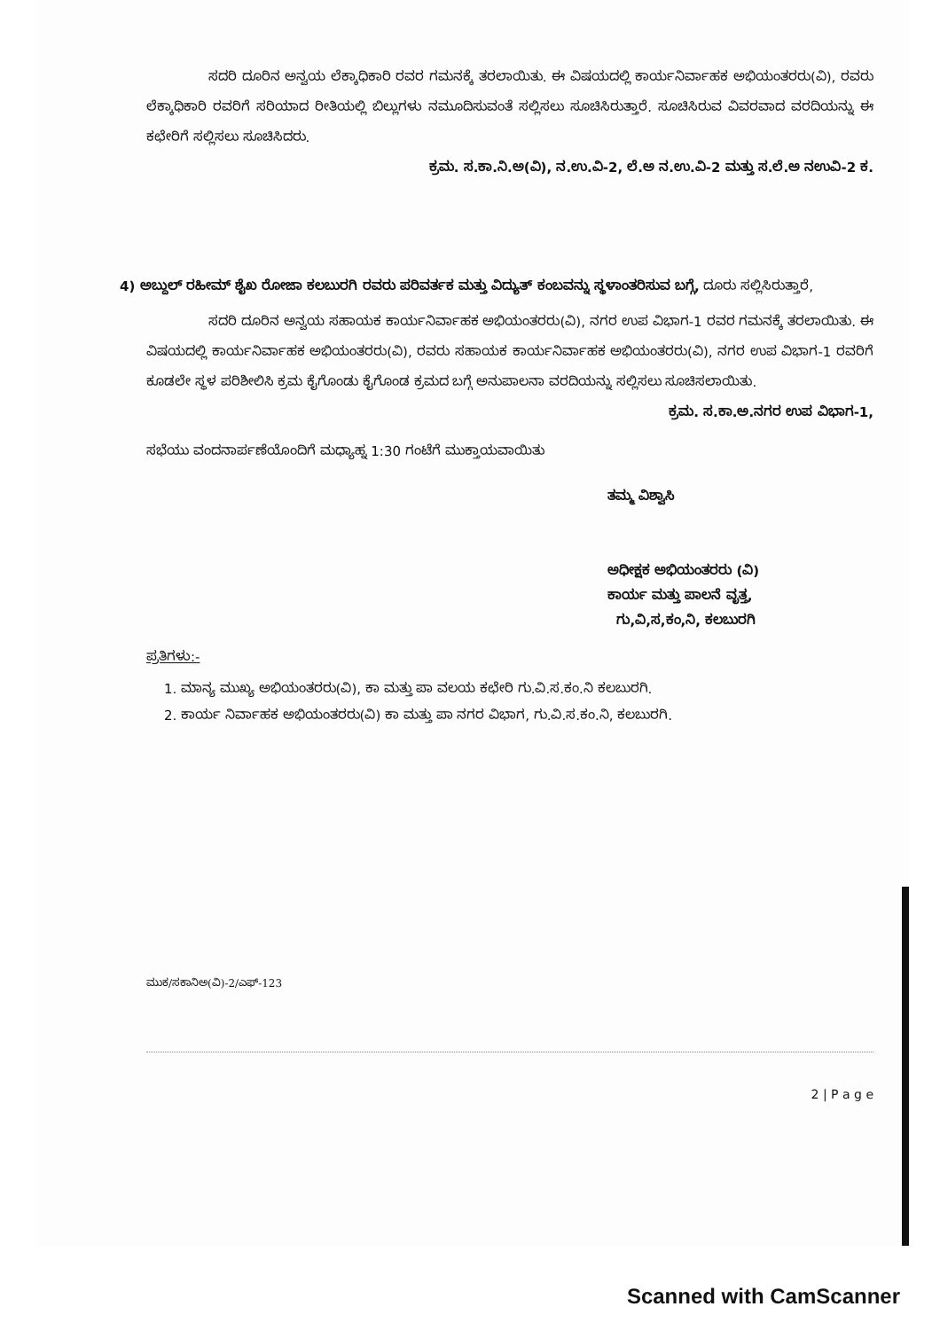ಸದರಿ ದೂರಿನ ಅನ್ವಯ ಲೆಕ್ಕಾಧಿಕಾರಿ ರವರ ಗಮನಕ್ಕೆ ತರಲಾಯಿತು. ಈ ವಿಷಯದಲ್ಲಿ ಕಾರ್ಯನಿರ್ವಾಹಕ ಅಭಿಯಂತರರು(ವಿ), ರವರು ಲೆಕ್ಕಾಧಿಕಾರಿ ರವರಿಗೆ ಸರಿಯಾದ ರೀತಿಯಲ್ಲಿ ಬಿಲ್ಲುಗಳು ನಮೂದಿಸುವಂತೆ ಸಲ್ಲಿಸಲು ಸೂಚಿಸಿರುತ್ತಾರೆ. ಸೂಚಿಸಿರುವ ವಿವರವಾದ ವರದಿಯನ್ನು ಈ ಕಛೇರಿಗೆ ಸಲ್ಲಿಸಲು ಸೂಚಿಸಿದರು.
ಕ್ರಮ. ಸ.ಕಾ.ನಿ.ಅ(ವಿ), ನ.ಉ.ವಿ-2, ಲೆ.ಅ ನ.ಉ.ವಿ-2 ಮತ್ತು ಸ.ಲೆ.ಅ ನಉವಿ-2 ಕ.
4) ಅಬ್ದುಲ್ ರಹೀಮ್ ಶೈಖ ರೋಜಾ ಕಲಬುರಗಿ ರವರು ಪರಿವರ್ತಕ ಮತ್ತು ವಿದ್ಯುತ್ ಕಂಬವನ್ನು ಸ್ಥಳಾಂತರಿಸುವ ಬಗ್ಗೆ, ದೂರು ಸಲ್ಲಿಸಿರುತ್ತಾರೆ,
ಸದರಿ ದೂರಿನ ಅನ್ವಯ ಸಹಾಯಕ ಕಾರ್ಯನಿರ್ವಾಹಕ ಅಭಿಯಂತರರು(ವಿ), ನಗರ ಉಪ ವಿಭಾಗ-1 ರವರ ಗಮನಕ್ಕೆ ತರಲಾಯಿತು. ಈ ವಿಷಯದಲ್ಲಿ ಕಾರ್ಯನಿರ್ವಾಹಕ ಅಭಿಯಂತರರು(ವಿ), ರವರು ಸಹಾಯಕ ಕಾರ್ಯನಿರ್ವಾಹಕ ಅಭಿಯಂತರರು(ವಿ), ನಗರ ಉಪ ವಿಭಾಗ-1 ರವರಿಗೆ ಕೂಡಲೇ ಸ್ಥಳ ಪರಿಶೀಲಿಸಿ ಕ್ರಮ ಕೈಗೊಂಡು ಕೈಗೊಂಡ ಕ್ರಮದ ಬಗ್ಗೆ ಅನುಪಾಲನಾ ವರದಿಯನ್ನು ಸಲ್ಲಿಸಲು ಸೂಚಿಸಲಾಯಿತು.
ಕ್ರಮ. ಸ.ಕಾ.ಅ.ನಗರ ಉಪ ವಿಭಾಗ-1,
ಸಭೆಯು ವಂದನಾರ್ಪಣೆಯೊಂದಿಗೆ ಮಧ್ಯಾಹ್ನ 1:30 ಗಂಟೆಗೆ ಮುಕ್ತಾಯವಾಯಿತು
ತಮ್ಮ ವಿಶ್ವಾಸಿ
ಅಧೀಕ್ಷಕ ಅಭಿಯಂತರರು (ವಿ)
ಕಾರ್ಯ ಮತ್ತು ಪಾಲನೆ ವೃತ್ತ,
ಗು,ವಿ,ಸ,ಕಂ,ನಿ, ಕಲಬುರಗಿ
ಪ್ರತಿಗಳು:-
1. ಮಾನ್ಯ ಮುಖ್ಯ ಅಭಿಯಂತರರು(ವಿ), ಕಾ ಮತ್ತು ಪಾ ವಲಯ ಕಛೇರಿ ಗು.ವಿ.ಸ.ಕಂ.ನಿ ಕಲಬುರಗಿ.
2. ಕಾರ್ಯ ನಿರ್ವಾಹಕ ಅಭಿಯಂತರರು(ವಿ) ಕಾ ಮತ್ತು ಪಾ ನಗರ ವಿಭಾಗ, ಗು.ವಿ.ಸ.ಕಂ.ನಿ, ಕಲಬುರಗಿ.
ಮುಕ/ಸಕಾನಿಅ(ವಿ)-2/ಎಫ್-123
2 | P a g e
Scanned with CamScanner